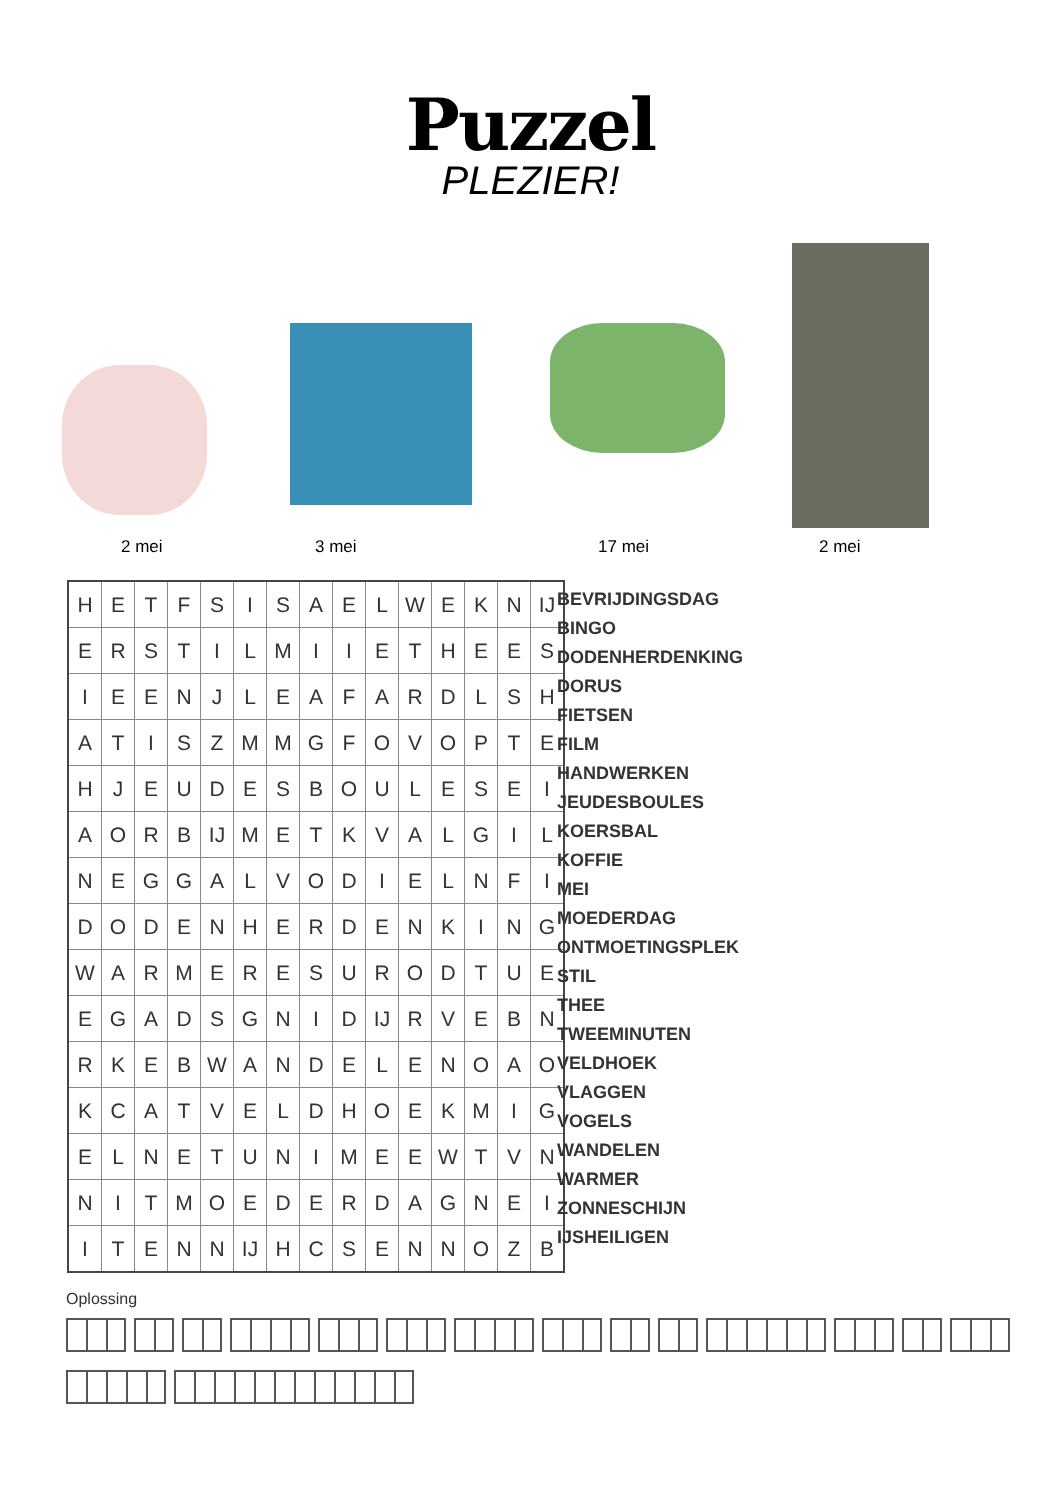Puzzel
PLEZIER!
2 mei 3 mei 17 mei 2 mei
| H | E | T | F | S | I | S | A | E | L | W | E | K | N | IJ |
| E | R | S | T | I | L | M | I | I | E | T | H | E | E | S |
| I | E | E | N | J | L | E | A | F | A | R | D | L | S | H |
| A | T | I | S | Z | M | M | G | F | O | V | O | P | T | E |
| H | J | E | U | D | E | S | B | O | U | L | E | S | E | I |
| A | O | R | B | IJ | M | E | T | K | V | A | L | G | I | L |
| N | E | G | G | A | L | V | O | D | I | E | L | N | F | I |
| D | O | D | E | N | H | E | R | D | E | N | K | I | N | G |
| W | A | R | M | E | R | E | S | U | R | O | D | T | U | E |
| E | G | A | D | S | G | N | I | D | IJ | R | V | E | B | N |
| R | K | E | B | W | A | N | D | E | L | E | N | O | A | O |
| K | C | A | T | V | E | L | D | H | O | E | K | M | I | G |
| E | L | N | E | T | U | N | I | M | E | E | W | T | V | N |
| N | I | T | M | O | E | D | E | R | D | A | G | N | E | I |
| I | T | E | N | N | IJ | H | C | S | E | N | N | O | Z | B |
BEVRIJDINGSDAG
BINGO
DODENHERDENKING
DORUS
FIETSEN
FILM
HANDWERKEN
JEUDESBOULES
KOERSBAL
KOFFIE
MEI
MOEDERDAG
ONTMOETINGSPLEK
STIL
THEE
TWEEMINUTEN
VELDHOEK
VLAGGEN
VOGELS
WANDELEN
WARMER
ZONNESCHIJN
IJSHEILIGEN
Oplossing